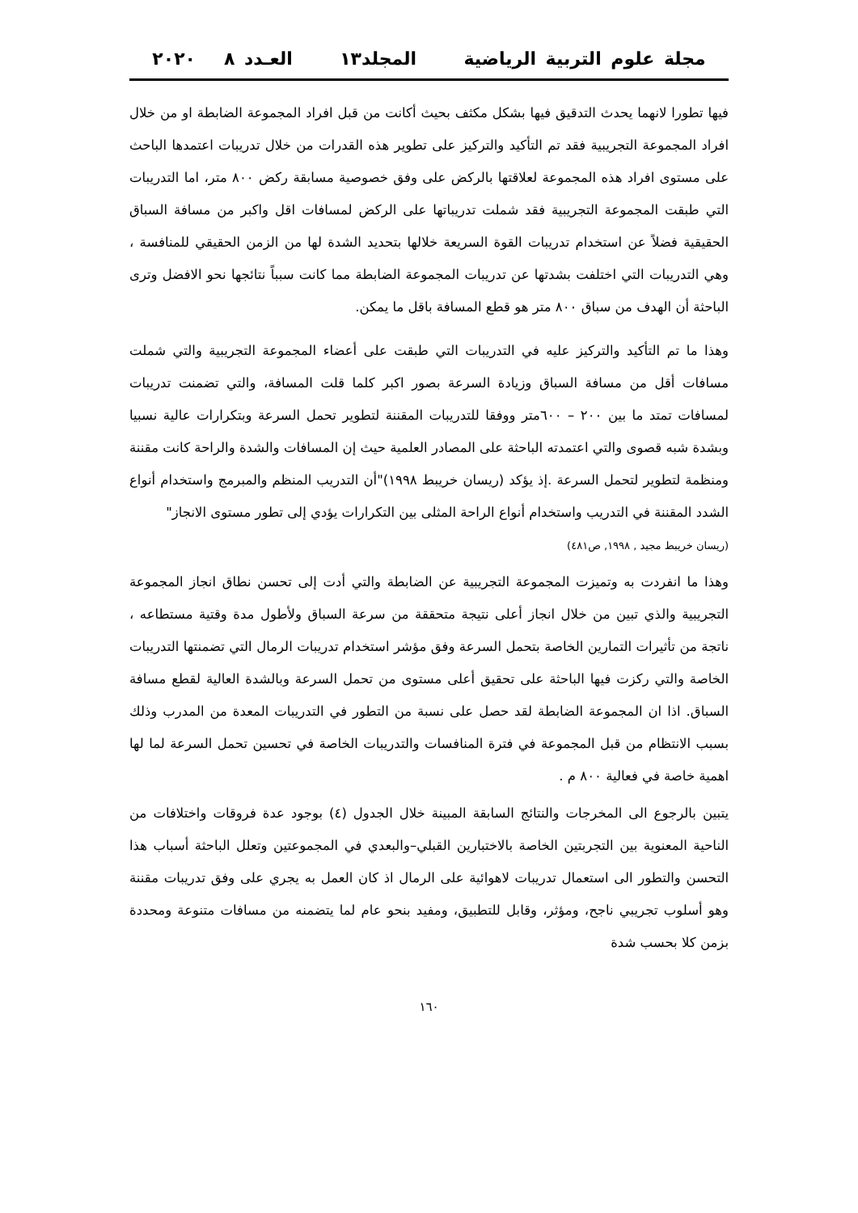مجلة علوم التربية الرياضية المجلد١٣ العـدد ٨ ٢٠٢٠
فيها تطورا لانهما يحدث التدقيق فيها بشكل مكثف بحيث أكانت من قبل افراد المجموعة الضابطة او من خلال افراد المجموعة التجريبية فقد تم التأكيد والتركيز على تطوير هذه القدرات من خلال تدريبات اعتمدها الباحث على مستوى افراد هذه المجموعة لعلاقتها بالركض على وفق خصوصية مسابقة ركض ٨٠٠ متر، اما التدريبات التي طبقت المجموعة التجريبية فقد شملت تدريباتها على الركض لمسافات اقل واكبر من مسافة السباق الحقيقية فضلاً عن استخدام تدريبات القوة السريعة خلالها بتحديد الشدة لها من الزمن الحقيقي للمنافسة ، وهي التدريبات التي اختلفت بشدتها عن تدريبات المجموعة الضابطة مما كانت سبباً نتائجها نحو الافضل وترى الباحثة أن الهدف من سباق ٨٠٠ متر هو قطع المسافة باقل ما يمكن.
وهذا ما تم التأكيد والتركيز عليه في التدريبات التي طبقت على أعضاء المجموعة التجريبية والتي شملت مسافات أقل من مسافة السباق وزيادة السرعة بصور اكبر كلما قلت المسافة، والتي تضمنت تدريبات لمسافات تمتد ما بين ٢٠٠ – ٦٠٠متر ووفقا للتدريبات المقننة لتطوير تحمل السرعة وبتكرارات عالية نسبيا وبشدة شبه قصوى والتي اعتمدته الباحثة على المصادر العلمية حيث إن المسافات والشدة والراحة كانت مقننة ومنظمة لتطوير لتحمل السرعة .إذ يؤكد (ريسان خريبط ١٩٩٨)"أن التدريب المنظم والمبرمج واستخدام أنواع الشدد المقننة في التدريب واستخدام أنواع الراحة المثلى بين التكرارات يؤدي إلى تطور مستوى الانجاز"
(ريسان خريبط مجيد , ١٩٩٨, ص٤٨١)
وهذا ما انفردت به وتميزت المجموعة التجريبية عن الضابطة والتي أدت إلى تحسن نطاق انجاز المجموعة التجريبية والذي تبين من خلال انجاز أعلى نتيجة متحققة من سرعة السباق ولأطول مدة وقتية مستطاعه ، ناتجة من تأثيرات التمارين الخاصة بتحمل السرعة وفق مؤشر استخدام تدريبات الرمال التي تضمنتها التدريبات الخاصة والتي ركزت فيها الباحثة على تحقيق أعلى مستوى من تحمل السرعة وبالشدة العالية لقطع مسافة السباق. اذا ان المجموعة الضابطة لقد حصل على نسبة من التطور في التدريبات المعدة من المدرب وذلك بسبب الانتظام من قبل المجموعة في فترة المنافسات والتدريبات الخاصة في تحسين تحمل السرعة لما لها اهمية خاصة في فعالية ٨٠٠ م .
يتبين بالرجوع الى المخرجات والنتائج السابقة المبينة خلال الجدول (٤) بوجود عدة فروقات واختلافات من الناحية المعنوية بين التجربتين الخاصة بالاختبارين القبلي–والبعدي في المجموعتين وتعلل الباحثة أسباب هذا التحسن والتطور الى استعمال تدريبات لاهوائية على الرمال اذ كان العمل به يجري على وفق تدريبات مقننة وهو أسلوب تجريبي ناجح، ومؤثر، وقابل للتطبيق، ومفيد بنحو عام لما يتضمنه من مسافات متنوعة ومحددة بزمن كلا بحسب شدة
١٦٠